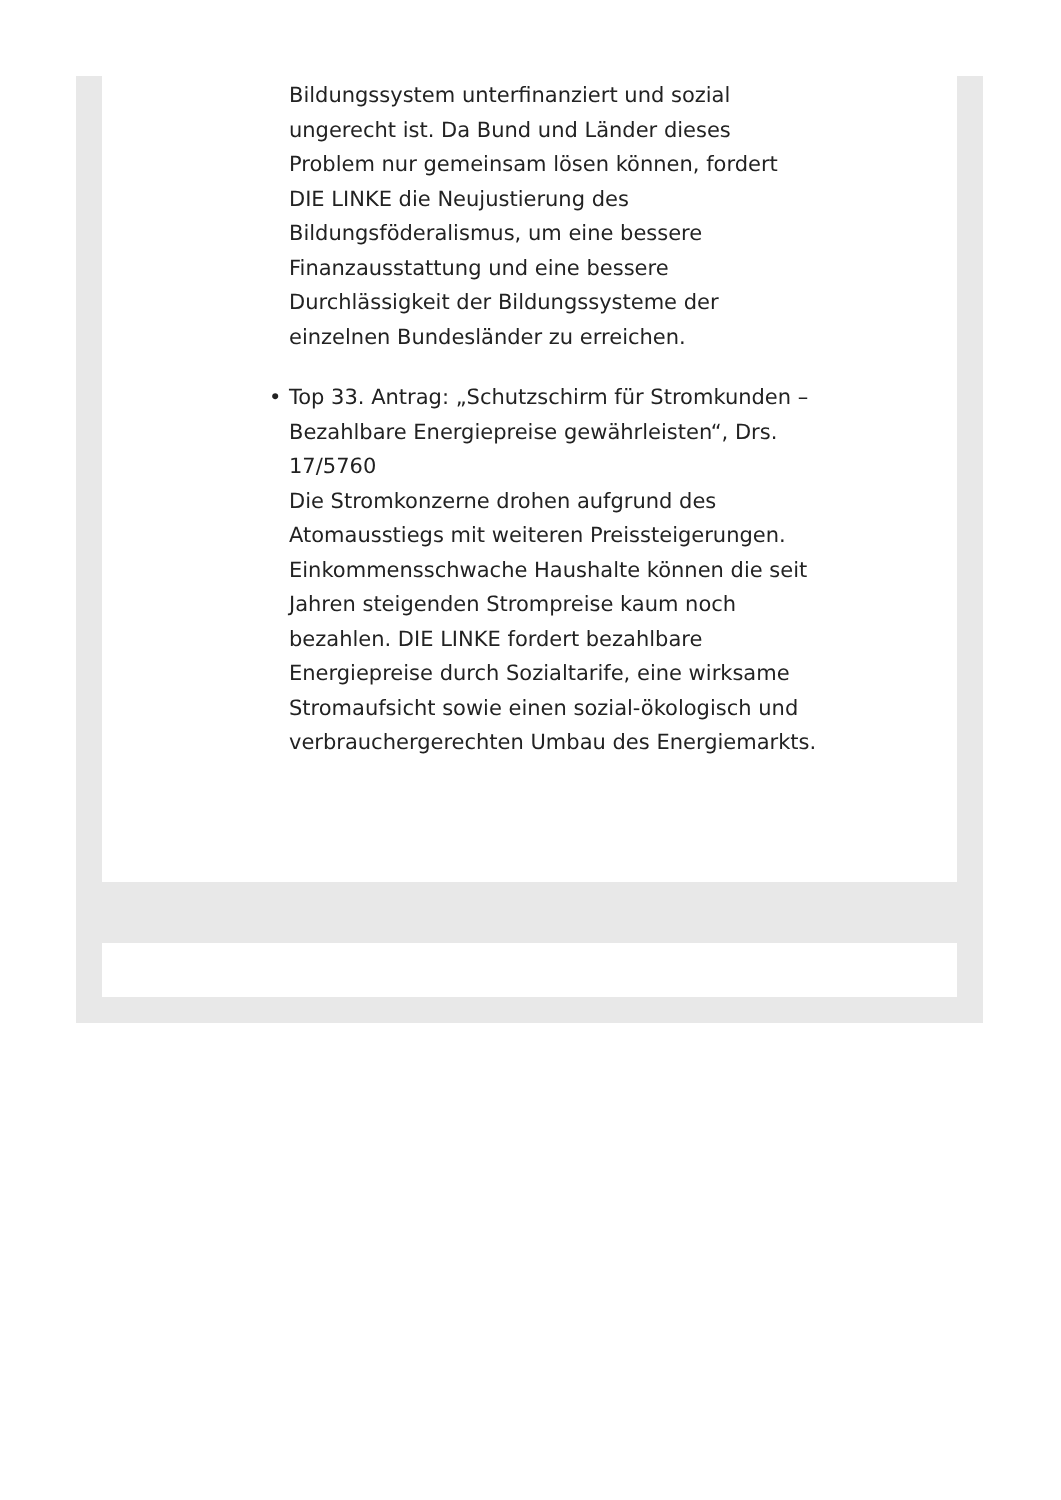Bildungssystem unterfinanziert und sozial ungerecht ist. Da Bund und Länder dieses Problem nur gemeinsam lösen können, fordert DIE LINKE die Neujustierung des Bildungsföderalismus, um eine bessere Finanzausstattung und eine bessere Durchlässigkeit der Bildungssysteme der einzelnen Bundesländer zu erreichen.
• Top 33. Antrag: „Schutzschirm für Stromkunden – Bezahlbare Energiepreise gewährleisten“, Drs. 17/5760
Die Stromkonzerne drohen aufgrund des Atomausstiegs mit weiteren Preissteigerungen. Einkommensschwache Haushalte können die seit Jahren steigenden Strompreise kaum noch bezahlen. DIE LINKE fordert bezahlbare Energiepreise durch Sozialtarife, eine wirksame Stromaufsicht sowie einen sozial-ökologisch und verbrauchergerechten Umbau des Energiemarkts.